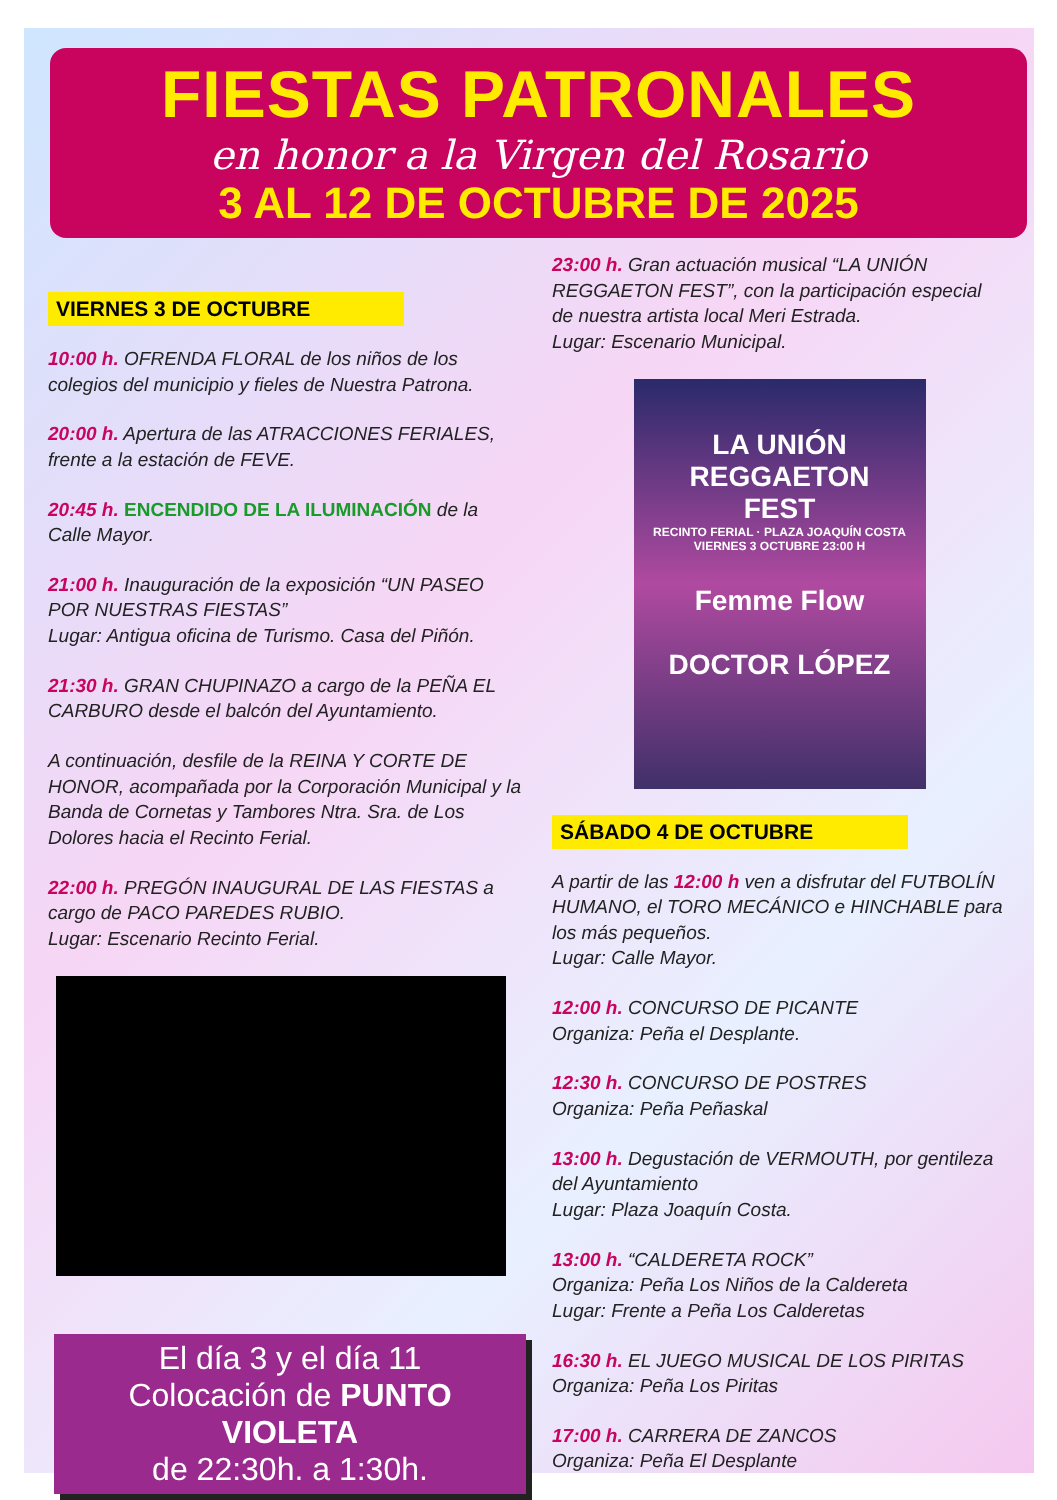FIESTAS PATRONALES
en honor a la Virgen del Rosario
3 AL 12 DE OCTUBRE DE 2025
VIERNES 3 DE OCTUBRE
10:00 h. OFRENDA FLORAL de los niños de los colegios del municipio y fieles de Nuestra Patrona.
20:00 h. Apertura de las ATRACCIONES FERIALES, frente a la estación de FEVE.
20:45 h. ENCENDIDO DE LA ILUMINACIÓN de la Calle Mayor.
21:00 h. Inauguración de la exposición “UN PASEO POR NUESTRAS FIESTAS”
Lugar: Antigua oficina de Turismo. Casa del Piñón.
21:30 h. GRAN CHUPINAZO a cargo de la PEÑA EL CARBURO desde el balcón del Ayuntamiento.
A continuación, desfile de la REINA Y CORTE DE HONOR, acompañada por la Corporación Municipal y la Banda de Cornetas y Tambores Ntra. Sra. de Los Dolores hacia el Recinto Ferial.
22:00 h. PREGÓN INAUGURAL DE LAS FIESTAS a cargo de PACO PAREDES RUBIO.
Lugar: Escenario Recinto Ferial.
El día 3 y el día 11
Colocación de PUNTO VIOLETA
de 22:30h. a 1:30h.
23:00 h. Gran actuación musical “LA UNIÓN REGGAETON FEST”, con la participación especial de nuestra artista local Meri Estrada.
Lugar: Escenario Municipal.
LA UNIÓN
REGGAETON
FEST
RECINTO FERIAL · PLAZA JOAQUÍN COSTA
VIERNES 3 OCTUBRE 23:00 H
Femme Flow
DOCTOR LÓPEZ
SÁBADO 4 DE OCTUBRE
A partir de las 12:00 h ven a disfrutar del FUTBOLÍN HUMANO, el TORO MECÁNICO e HINCHABLE para los más pequeños.
Lugar: Calle Mayor.
12:00 h. CONCURSO DE PICANTE
Organiza: Peña el Desplante.
12:30 h. CONCURSO DE POSTRES
Organiza: Peña Peñaskal
13:00 h. Degustación de VERMOUTH, por gentileza del Ayuntamiento
Lugar: Plaza Joaquín Costa.
13:00 h. “CALDERETA ROCK”
Organiza: Peña Los Niños de la Caldereta
Lugar: Frente a Peña Los Calderetas
16:30 h. EL JUEGO MUSICAL DE LOS PIRITAS
Organiza: Peña Los Piritas
17:00 h. CARRERA DE ZANCOS
Organiza: Peña El Desplante